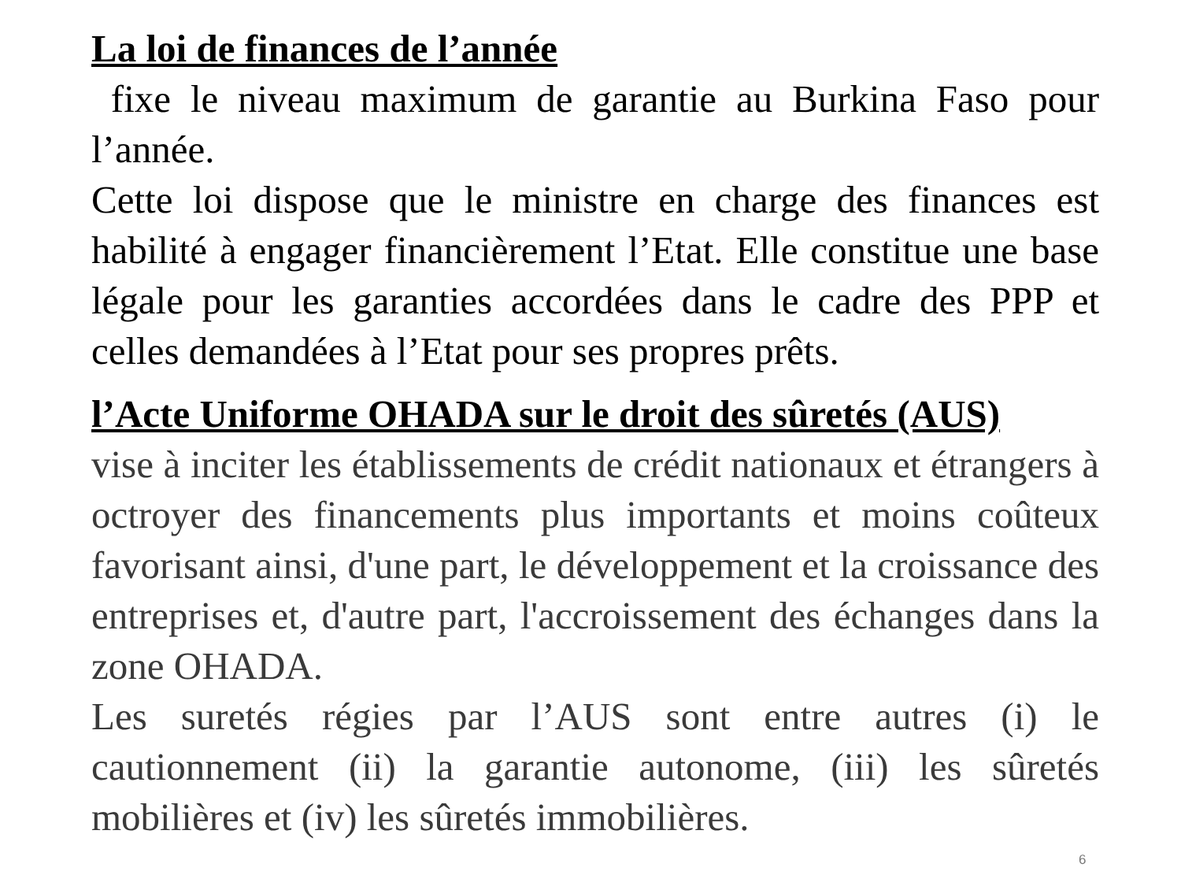La loi de finances de l’année
fixe le niveau maximum de garantie au Burkina Faso pour l’année.
Cette loi dispose que le ministre en charge des finances est habilité à engager financièrement l’Etat. Elle constitue une base légale pour les garanties accordées dans le cadre des PPP et celles demandées à l’Etat pour ses propres prêts.
l’Acte Uniforme OHADA sur le droit des sûretés (AUS)
vise à inciter les établissements de crédit nationaux et étrangers à octroyer des financements plus importants et moins coûteux favorisant ainsi, d'une part, le développement et la croissance des entreprises et, d'autre part, l'accroissement des échanges dans la zone OHADA.
Les suretés régies par l’AUS sont entre autres (i) le cautionnement (ii) la garantie autonome, (iii) les sûretés mobilières et (iv) les sûretés immobilières.
6